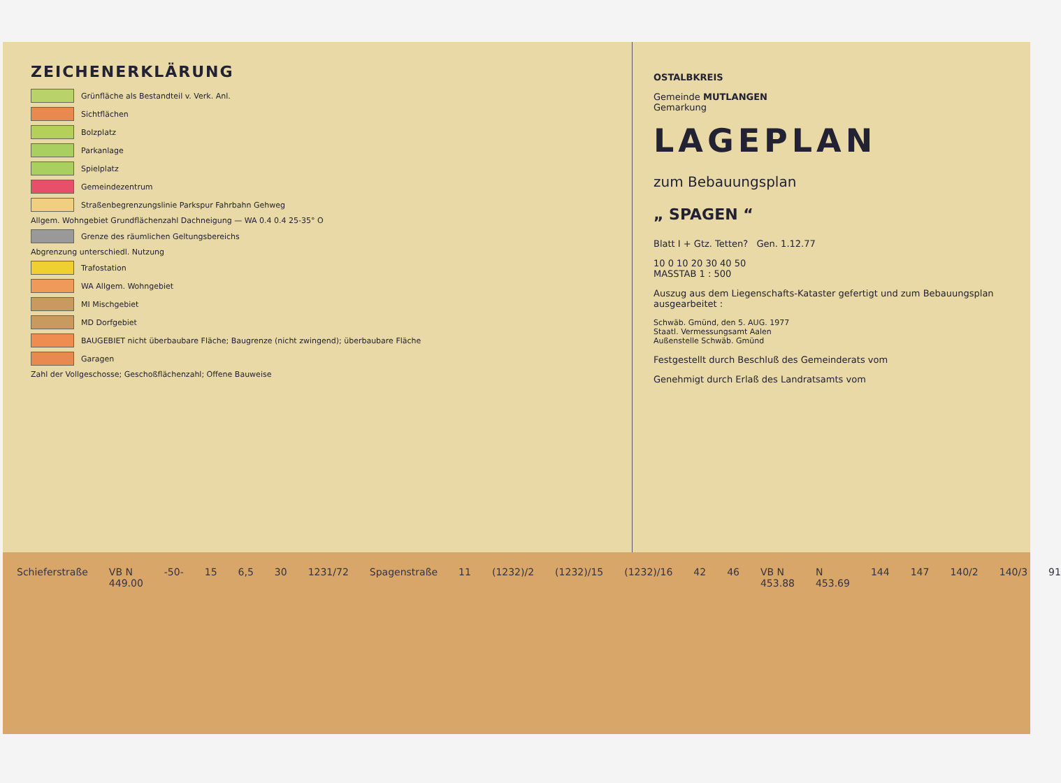ZEICHENERKLÄRUNG
Grünfläche als Bestandteil v. Verk. Anl.
Sichtflächen
Bolzplatz
Parkanlage
Spielplatz
Gemeindezentrum
Straßenbegrenzungslinie Parkspur Fahrbahn Gehweg
Allgem. Wohngebiet Grundflächenzahl Dachneigung — WA 0.4 0.4 25-35° O
Grenze des räumlichen Geltungsbereichs
Abgrenzung unterschiedl. Nutzung
Trafostation
WA Allgem. Wohngebiet
MI Mischgebiet
MD Dorfgebiet
BAUGEBIET nicht überbaubare Fläche; Baugrenze (nicht zwingend); überbaubare Fläche
Garagen
Zahl der Vollgeschosse; Geschoßflächenzahl; Offene Bauweise
OSTALBKREIS
Gemeinde MUTLANGEN
Gemarkung
LAGEPLAN
zum Bebauungsplan
„ SPAGEN “
Blatt I + Gtz. Tetten? Gen. 1.12.77
10 0 10 20 30 40 50
MASSTAB 1 : 500
Auszug aus dem Liegenschafts-Kataster gefertigt und zum Bebauungsplan ausgearbeitet :
Schwäb. Gmünd, den 5. AUG. 1977
Staatl. Vermessungsamt Aalen
Außenstelle Schwäb. Gmünd
Festgestellt durch Beschluß des Gemeinderats vom
Genehmigt durch Erlaß des Landratsamts vom
Schieferstraße VB N 449.00 -50- 15 6,5 30 1231/72 Spagenstraße 11 (1232)/2 (1232)/15 (1232)/16 42 46 VB N 453.88 N 453.69 144 147 140/2 140/3 91